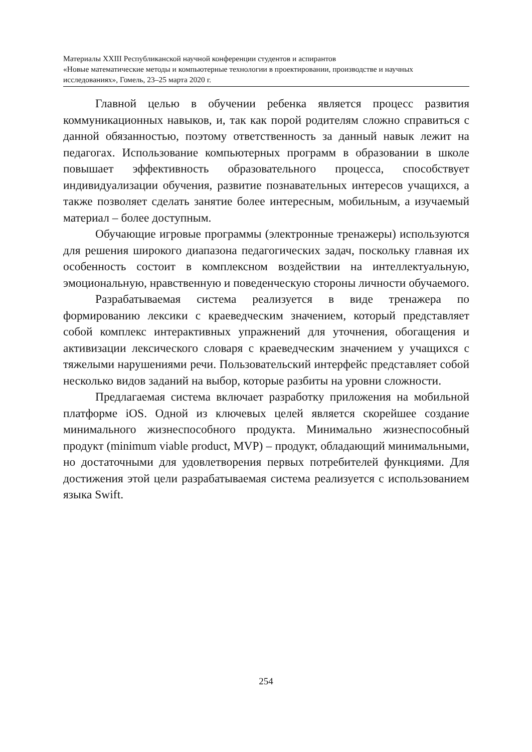Материалы XXIII Республиканской научной конференции студентов и аспирантов
«Новые математические методы и компьютерные технологии в проектировании, производстве и научных исследованиях», Гомель, 23–25 марта 2020 г.
Главной целью в обучении ребенка является процесс развития коммуникационных навыков, и, так как порой родителям сложно справиться с данной обязанностью, поэтому ответственность за данный навык лежит на педагогах. Использование компьютерных программ в образовании в школе повышает эффективность образовательного процесса, способствует индивидуализации обучения, развитие познавательных интересов учащихся, а также позволяет сделать занятие более интересным, мобильным, а изучаемый материал – более доступным.
Обучающие игровые программы (электронные тренажеры) используются для решения широкого диапазона педагогических задач, поскольку главная их особенность состоит в комплексном воздействии на интеллектуальную, эмоциональную, нравственную и поведенческую стороны личности обучаемого.
Разрабатываемая система реализуется в виде тренажера по формированию лексики с краеведческим значением, который представляет собой комплекс интерактивных упражнений для уточнения, обогащения и активизации лексического словаря с краеведческим значением у учащихся с тяжелыми нарушениями речи. Пользовательский интерфейс представляет собой несколько видов заданий на выбор, которые разбиты на уровни сложности.
Предлагаемая система включает разработку приложения на мобильной платформе iOS. Одной из ключевых целей является скорейшее создание минимального жизнеспособного продукта. Минимально жизнеспособный продукт (minimum viable product, MVP) – продукт, обладающий минимальными, но достаточными для удовлетворения первых потребителей функциями. Для достижения этой цели разрабатываемая система реализуется с использованием языка Swift.
254